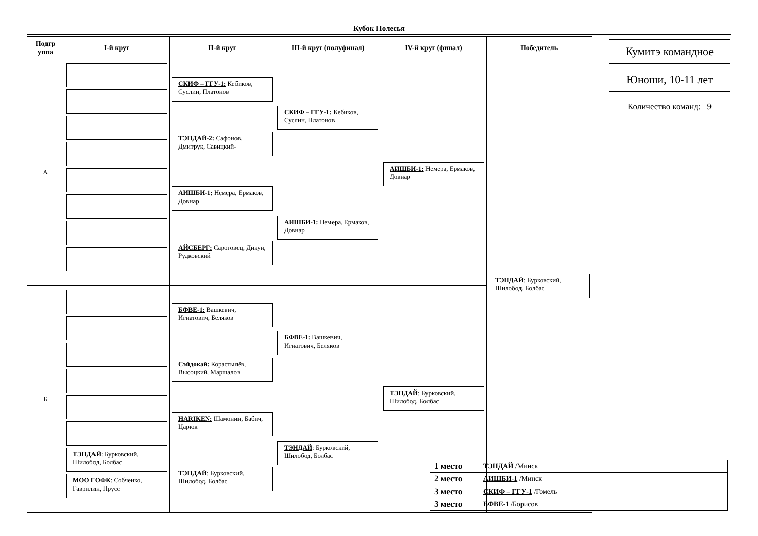Кубок Полесья
| Подгр уппа | I-й круг | II-й круг | III-й круг (полуфинал) | IV-й круг (финал) | Победитель |
| --- | --- | --- | --- | --- | --- |
| А | | СКИФ – ГГУ-1: Кебиков, Суслин, Платонов ТЭНДАЙ-2: Сафонов, Дмитрук, Савицкий- АИШБИ-1: Немера, Ермаков, Довнар АЙСБЕРГ: Сароговец, Дикун, Рудковский | СКИФ – ГГУ-1: Кебиков, Суслин, Платонов АИШБИ-1: Немера, Ермаков, Довнар | АИШБИ-1: Немера, Ермаков, Довнар | ТЭНДАЙ : Бурковский, Шилобод, Болбас |
| Б | ТЭНДАЙ : Бурковский, Шилобод, Болбас МОО ГОФК : Собченко, Гаврилин, Прусс | БФВЕ-1: Вашкевич, Игнатович, Беляков Сэйдокай: Корастылёв, Высоцкий, Маршалов HARIKEN: Шамонин, Бабич, Царюк ТЭНДАЙ : Бурковский, Шилобод, Болбас | БФВЕ-1: Вашкевич, Игнатович, Беляков ТЭНДАЙ : Бурковский, Шилобод, Болбас | ТЭНДАЙ : Бурковский, Шилобод, Болбас | |
Кумитэ командное
Юноши, 10-11 лет
Количество команд: 9
| 1 место | ТЭНДАЙ /Минск |
| 2 место | АИШБИ-1 /Минск |
| 3 место | СКИФ – ГГУ-1 /Гомель |
| 3 место | БФВЕ-1 /Борисов |